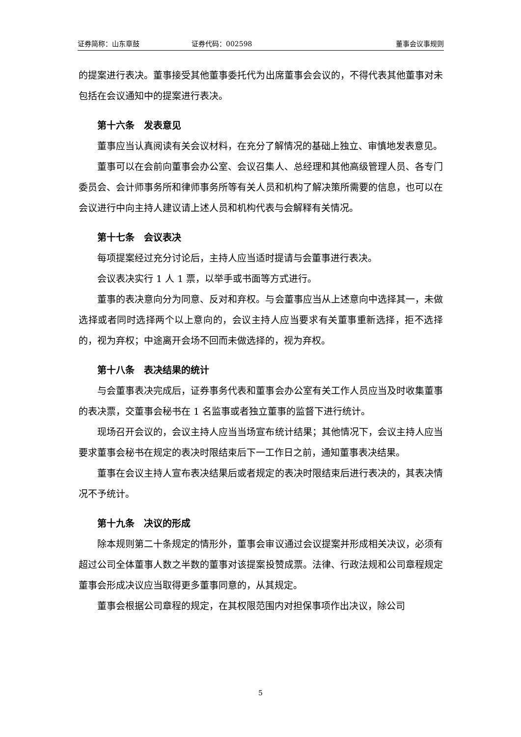证券简称：山东章鼓 证券代码：002598 董事会议事规则
的提案进行表决。董事接受其他董事委托代为出席董事会会议的，不得代表其他董事对未包括在会议通知中的提案进行表决。
第十六条　发表意见
董事应当认真阅读有关会议材料，在充分了解情况的基础上独立、审慎地发表意见。
董事可以在会前向董事会办公室、会议召集人、总经理和其他高级管理人员、各专门委员会、会计师事务所和律师事务所等有关人员和机构了解决策所需要的信息，也可以在会议进行中向主持人建议请上述人员和机构代表与会解释有关情况。
第十七条　会议表决
每项提案经过充分讨论后，主持人应当适时提请与会董事进行表决。
会议表决实行 1 人 1 票，以举手或书面等方式进行。
董事的表决意向分为同意、反对和弃权。与会董事应当从上述意向中选择其一，未做选择或者同时选择两个以上意向的，会议主持人应当要求有关董事重新选择，拒不选择的，视为弃权；中途离开会场不回而未做选择的，视为弃权。
第十八条　表决结果的统计
与会董事表决完成后，证券事务代表和董事会办公室有关工作人员应当及时收集董事的表决票，交董事会秘书在 1 名监事或者独立董事的监督下进行统计。
现场召开会议的，会议主持人应当当场宣布统计结果；其他情况下，会议主持人应当要求董事会秘书在规定的表决时限结束后下一工作日之前，通知董事表决结果。
董事在会议主持人宣布表决结果后或者规定的表决时限结束后进行表决的，其表决情况不予统计。
第十九条　决议的形成
除本规则第二十条规定的情形外，董事会审议通过会议提案并形成相关决议，必须有超过公司全体董事人数之半数的董事对该提案投赞成票。法律、行政法规和公司章程规定董事会形成决议应当取得更多董事同意的，从其规定。
董事会根据公司章程的规定，在其权限范围内对担保事项作出决议，除公司
5